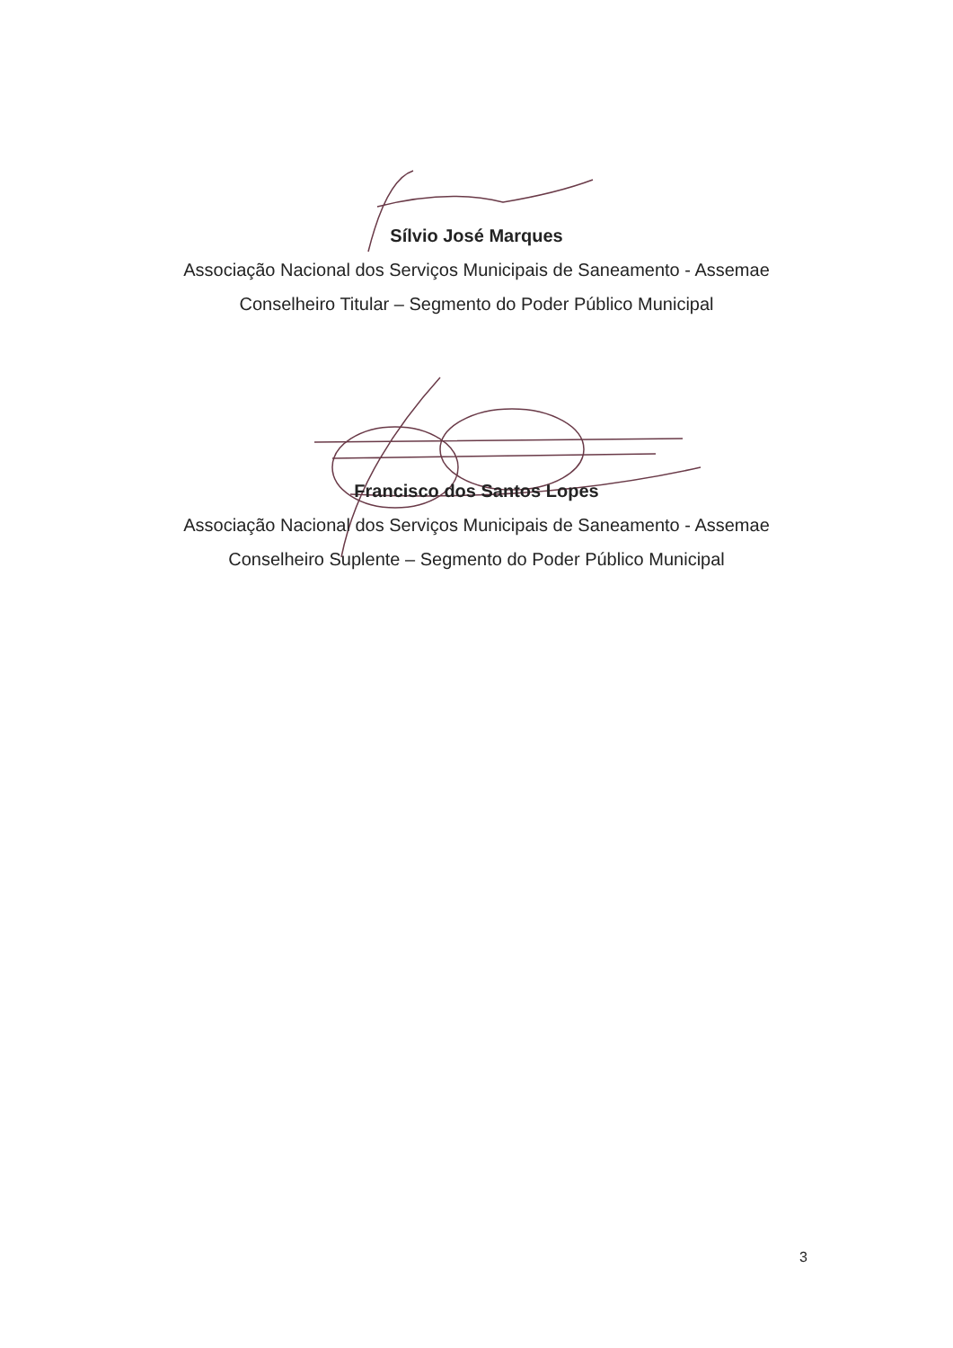Sílvio José Marques
Associação Nacional dos Serviços Municipais de Saneamento - Assemae
Conselheiro Titular – Segmento do Poder Público Municipal
Francisco dos Santos Lopes
Associação Nacional dos Serviços Municipais de Saneamento - Assemae
Conselheiro Suplente – Segmento do Poder Público Municipal
3